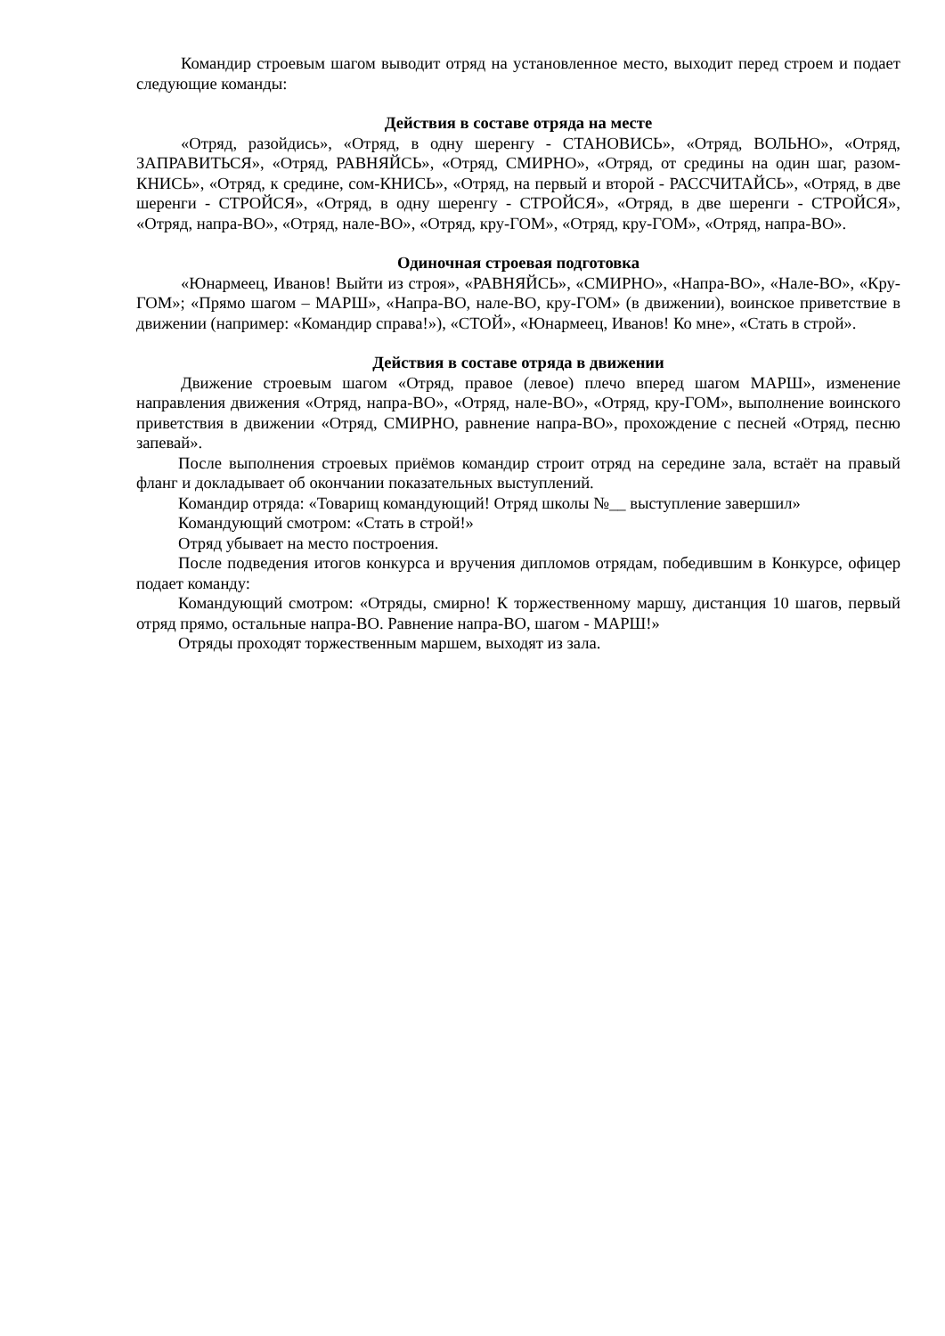Командир строевым шагом выводит отряд на установленное место, выходит перед строем и подает следующие команды:
Действия в составе отряда на месте
«Отряд, разойдись», «Отряд, в одну шеренгу - СТАНОВИСЬ», «Отряд, ВОЛЬНО», «Отряд, ЗАПРАВИТЬСЯ», «Отряд, РАВНЯЙСЬ», «Отряд, СМИРНО», «Отряд, от средины на один шаг, разом-КНИСЬ», «Отряд, к средине, сом-КНИСЬ», «Отряд, на первый и второй - РАССЧИТАЙСЬ», «Отряд, в две шеренги - СТРОЙСЯ», «Отряд, в одну шеренгу - СТРОЙСЯ», «Отряд, в две шеренги - СТРОЙСЯ», «Отряд, напра-ВО», «Отряд, нале-ВО», «Отряд, кру-ГОМ», «Отряд, кру-ГОМ», «Отряд, напра-ВО».
Одиночная строевая подготовка
«Юнармеец, Иванов! Выйти из строя», «РАВНЯЙСЬ», «СМИРНО», «Напра-ВО», «Нале-ВО», «Кру-ГОМ»; «Прямо шагом – МАРШ», «Напра-ВО, нале-ВО, кру-ГОМ» (в движении), воинское приветствие в движении (например: «Командир справа!»), «СТОЙ», «Юнармеец, Иванов! Ко мне», «Стать в строй».
Действия в составе отряда в движении
Движение строевым шагом «Отряд, правое (левое) плечо вперед шагом МАРШ», изменение направления движения «Отряд, напра-ВО», «Отряд, нале-ВО», «Отряд, кру-ГОМ», выполнение воинского приветствия в движении «Отряд, СМИРНО, равнение напра-ВО», прохождение с песней «Отряд, песню запевай».
После выполнения строевых приёмов командир строит отряд на середине зала, встаёт на правый фланг и докладывает об окончании показательных выступлений.
Командир отряда: «Товарищ командующий! Отряд школы №__ выступление завершил»
Командующий смотром: «Стать в строй!»
Отряд убывает на место построения.
После подведения итогов конкурса и вручения дипломов отрядам, победившим в Конкурсе, офицер подает команду:
Командующий смотром: «Отряды, смирно! К торжественному маршу, дистанция 10 шагов, первый отряд прямо, остальные напра-ВО. Равнение напра-ВО, шагом - МАРШ!»
Отряды проходят торжественным маршем, выходят из зала.